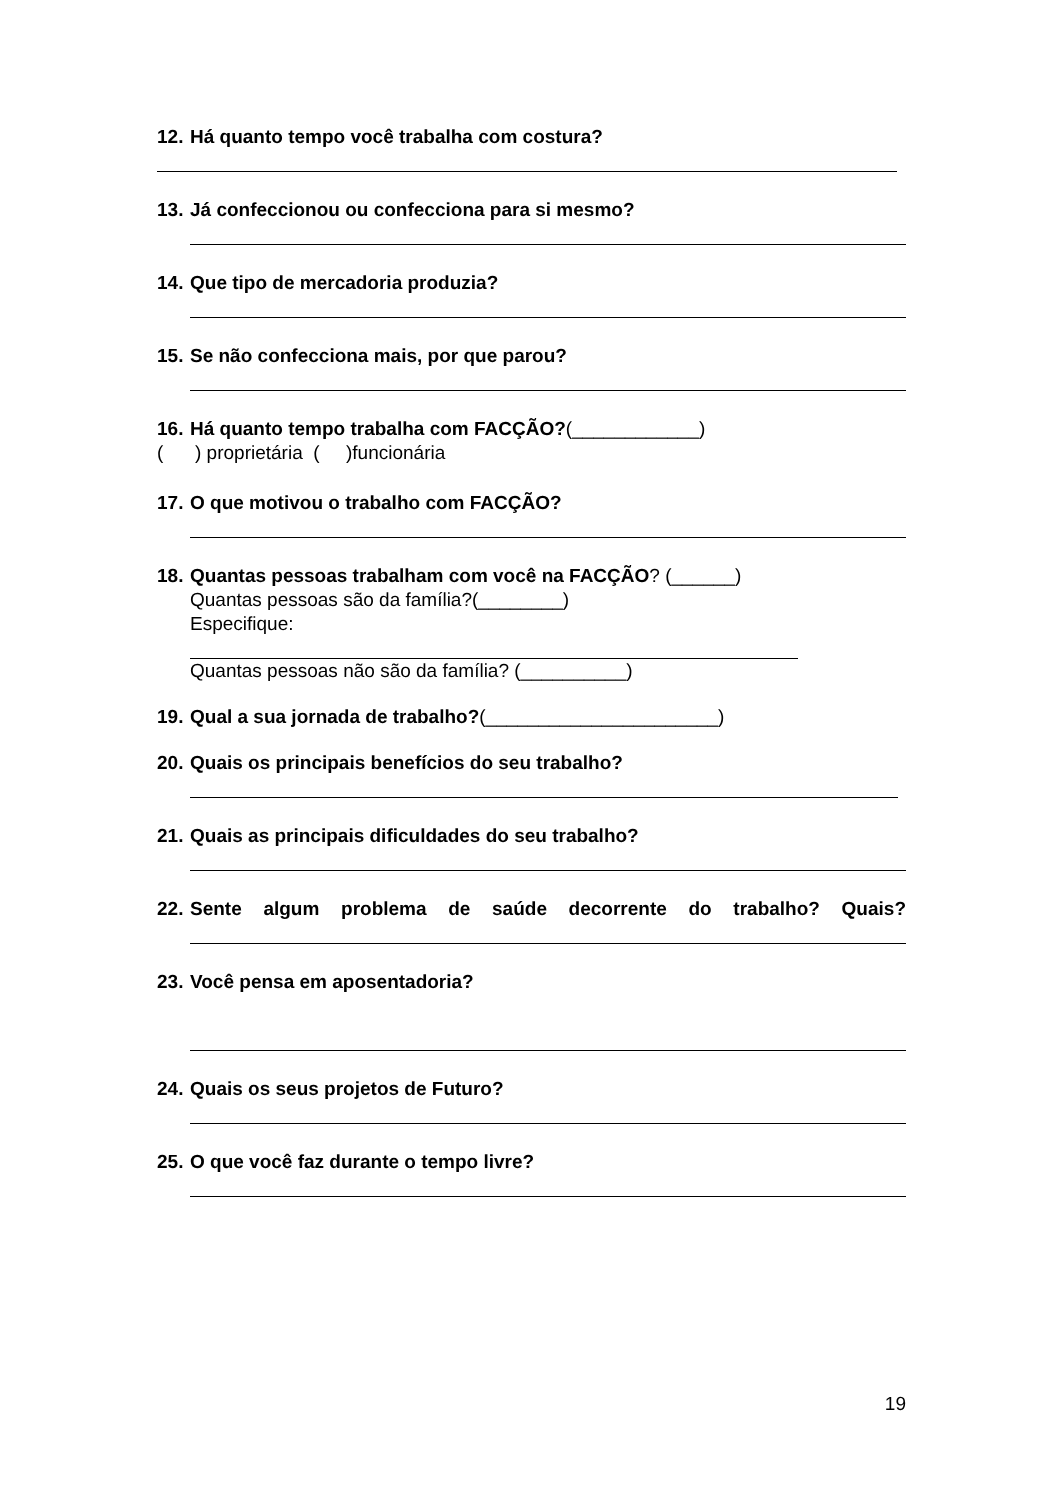12. Há quanto tempo você trabalha com costura?
13. Já confeccionou ou confecciona para si mesmo?
14. Que tipo de mercadoria produzia?
15. Se não confecciona mais, por que parou?
16. Há quanto tempo trabalha com FACÇÃO?(____________)
( ) proprietária ( )funcionária
17. O que motivou o trabalho com FACÇÃO?
18. Quantas pessoas trabalham com você na FACÇÃO? (______)
Quantas pessoas são da família?(________)
Especifique:
Quantas pessoas não são da família? (__________)
19. Qual a sua jornada de trabalho?(______________________)
20. Quais os principais benefícios do seu trabalho?
21. Quais as principais dificuldades do seu trabalho?
22. Sente algum problema de saúde decorrente do trabalho? Quais?
23. Você pensa em aposentadoria?
24. Quais os seus projetos de Futuro?
25. O que você faz durante o tempo livre?
19